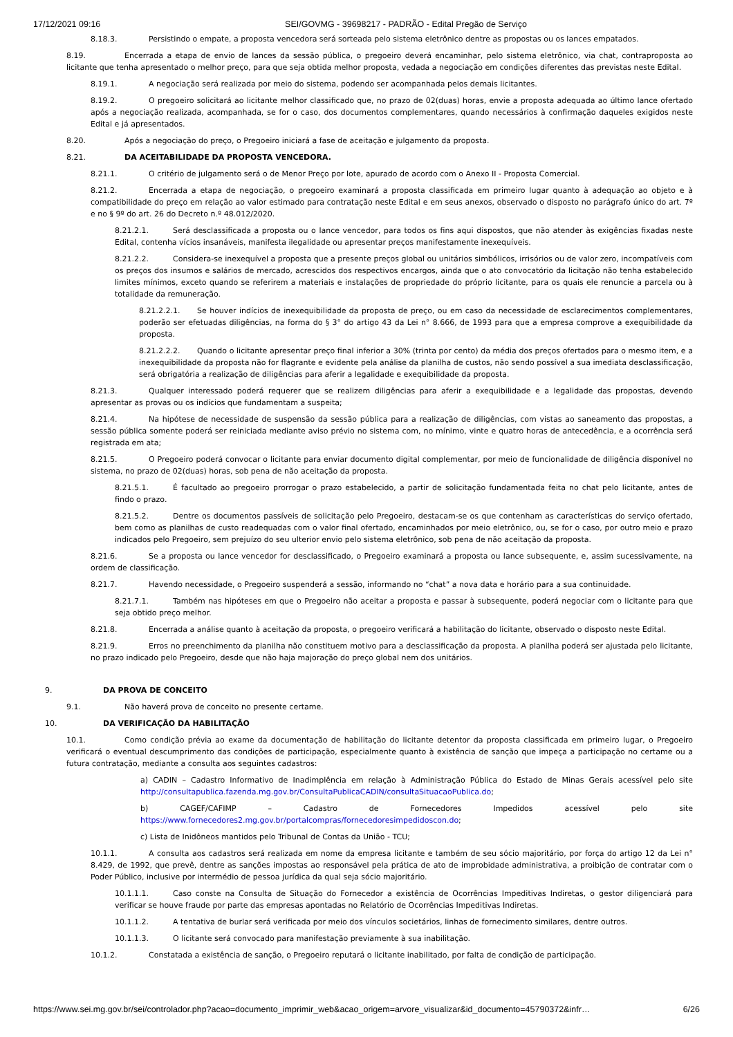17/12/2021 09:16 SEI/GOVMG - 39698217 - PADRÃO - Edital Pregão de Serviço
8.18.3. Persistindo o empate, a proposta vencedora será sorteada pelo sistema eletrônico dentre as propostas ou os lances empatados.
8.19. Encerrada a etapa de envio de lances da sessão pública, o pregoeiro deverá encaminhar, pelo sistema eletrônico, via chat, contraproposta ao licitante que tenha apresentado o melhor preço, para que seja obtida melhor proposta, vedada a negociação em condições diferentes das previstas neste Edital.
8.19.1. A negociação será realizada por meio do sistema, podendo ser acompanhada pelos demais licitantes.
8.19.2. O pregoeiro solicitará ao licitante melhor classificado que, no prazo de 02(duas) horas, envie a proposta adequada ao último lance ofertado após a negociação realizada, acompanhada, se for o caso, dos documentos complementares, quando necessários à confirmação daqueles exigidos neste Edital e já apresentados.
8.20. Após a negociação do preço, o Pregoeiro iniciará a fase de aceitação e julgamento da proposta.
8.21. DA ACEITABILIDADE DA PROPOSTA VENCEDORA.
8.21.1. O critério de julgamento será o de Menor Preço por lote, apurado de acordo com o Anexo II - Proposta Comercial.
8.21.2. Encerrada a etapa de negociação, o pregoeiro examinará a proposta classificada em primeiro lugar quanto à adequação ao objeto e à compatibilidade do preço em relação ao valor estimado para contratação neste Edital e em seus anexos, observado o disposto no parágrafo único do art. 7º e no § 9º do art. 26 do Decreto n.º 48.012/2020.
8.21.2.1. Será desclassificada a proposta ou o lance vencedor, para todos os fins aqui dispostos, que não atender às exigências fixadas neste Edital, contenha vícios insanáveis, manifesta ilegalidade ou apresentar preços manifestamente inexequíveis.
8.21.2.2. Considera-se inexequível a proposta que a presente preços global ou unitários simbólicos, irrisórios ou de valor zero, incompatíveis com os preços dos insumos e salários de mercado, acrescidos dos respectivos encargos, ainda que o ato convocatório da licitação não tenha estabelecido limites mínimos, exceto quando se referirem a materiais e instalações de propriedade do próprio licitante, para os quais ele renuncie a parcela ou à totalidade da remuneração.
8.21.2.2.1. Se houver indícios de inexequibilidade da proposta de preço, ou em caso da necessidade de esclarecimentos complementares, poderão ser efetuadas diligências, na forma do § 3° do artigo 43 da Lei n° 8.666, de 1993 para que a empresa comprove a exequibilidade da proposta.
8.21.2.2.2. Quando o licitante apresentar preço final inferior a 30% (trinta por cento) da média dos preços ofertados para o mesmo item, e a inexequibilidade da proposta não for flagrante e evidente pela análise da planilha de custos, não sendo possível a sua imediata desclassificação, será obrigatória a realização de diligências para aferir a legalidade e exequibilidade da proposta.
8.21.3. Qualquer interessado poderá requerer que se realizem diligências para aferir a exequibilidade e a legalidade das propostas, devendo apresentar as provas ou os indícios que fundamentam a suspeita;
8.21.4. Na hipótese de necessidade de suspensão da sessão pública para a realização de diligências, com vistas ao saneamento das propostas, a sessão pública somente poderá ser reiniciada mediante aviso prévio no sistema com, no mínimo, vinte e quatro horas de antecedência, e a ocorrência será registrada em ata;
8.21.5. O Pregoeiro poderá convocar o licitante para enviar documento digital complementar, por meio de funcionalidade de diligência disponível no sistema, no prazo de 02(duas) horas, sob pena de não aceitação da proposta.
8.21.5.1. É facultado ao pregoeiro prorrogar o prazo estabelecido, a partir de solicitação fundamentada feita no chat pelo licitante, antes de findo o prazo.
8.21.5.2. Dentre os documentos passíveis de solicitação pelo Pregoeiro, destacam-se os que contenham as características do serviço ofertado, bem como as planilhas de custo readequadas com o valor final ofertado, encaminhados por meio eletrônico, ou, se for o caso, por outro meio e prazo indicados pelo Pregoeiro, sem prejuízo do seu ulterior envio pelo sistema eletrônico, sob pena de não aceitação da proposta.
8.21.6. Se a proposta ou lance vencedor for desclassificado, o Pregoeiro examinará a proposta ou lance subsequente, e, assim sucessivamente, na ordem de classificação.
8.21.7. Havendo necessidade, o Pregoeiro suspenderá a sessão, informando no “chat” a nova data e horário para a sua continuidade.
8.21.7.1. Também nas hipóteses em que o Pregoeiro não aceitar a proposta e passar à subsequente, poderá negociar com o licitante para que seja obtido preço melhor.
8.21.8. Encerrada a análise quanto à aceitação da proposta, o pregoeiro verificará a habilitação do licitante, observado o disposto neste Edital.
8.21.9. Erros no preenchimento da planilha não constituem motivo para a desclassificação da proposta. A planilha poderá ser ajustada pelo licitante, no prazo indicado pelo Pregoeiro, desde que não haja majoração do preço global nem dos unitários.
9. DA PROVA DE CONCEITO
9.1. Não haverá prova de conceito no presente certame.
10. DA VERIFICAÇÃO DA HABILITAÇÃO
10.1. Como condição prévia ao exame da documentação de habilitação do licitante detentor da proposta classificada em primeiro lugar, o Pregoeiro verificará o eventual descumprimento das condições de participação, especialmente quanto à existência de sanção que impeça a participação no certame ou a futura contratação, mediante a consulta aos seguintes cadastros:
a) CADIN – Cadastro Informativo de Inadimplência em relação à Administração Pública do Estado de Minas Gerais acessível pelo site http://consultapublica.fazenda.mg.gov.br/ConsultaPublicaCADIN/consultaSituacaoPublica.do;
b) CAGEF/CAFIMP – Cadastro de Fornecedores Impedidos acessível pelo site https://www.fornecedores2.mg.gov.br/portalcompras/fornecedoresimpedidoscon.do;
c) Lista de Inidôneos mantidos pelo Tribunal de Contas da União - TCU;
10.1.1. A consulta aos cadastros será realizada em nome da empresa licitante e também de seu sócio majoritário, por força do artigo 12 da Lei n° 8.429, de 1992, que prevê, dentre as sanções impostas ao responsável pela prática de ato de improbidade administrativa, a proibição de contratar com o Poder Público, inclusive por intermédio de pessoa jurídica da qual seja sócio majoritário.
10.1.1.1. Caso conste na Consulta de Situação do Fornecedor a existência de Ocorrências Impeditivas Indiretas, o gestor diligenciará para verificar se houve fraude por parte das empresas apontadas no Relatório de Ocorrências Impeditivas Indiretas.
10.1.1.2. A tentativa de burlar será verificada por meio dos vínculos societários, linhas de fornecimento similares, dentre outros.
10.1.1.3. O licitante será convocado para manifestação previamente à sua inabilitação.
10.1.2. Constatada a existência de sanção, o Pregoeiro reputará o licitante inabilitado, por falta de condição de participação.
https://www.sei.mg.gov.br/sei/controlador.php?acao=documento_imprimir_web&acao_origem=arvore_visualizar&id_documento=45790372&infr… 6/26